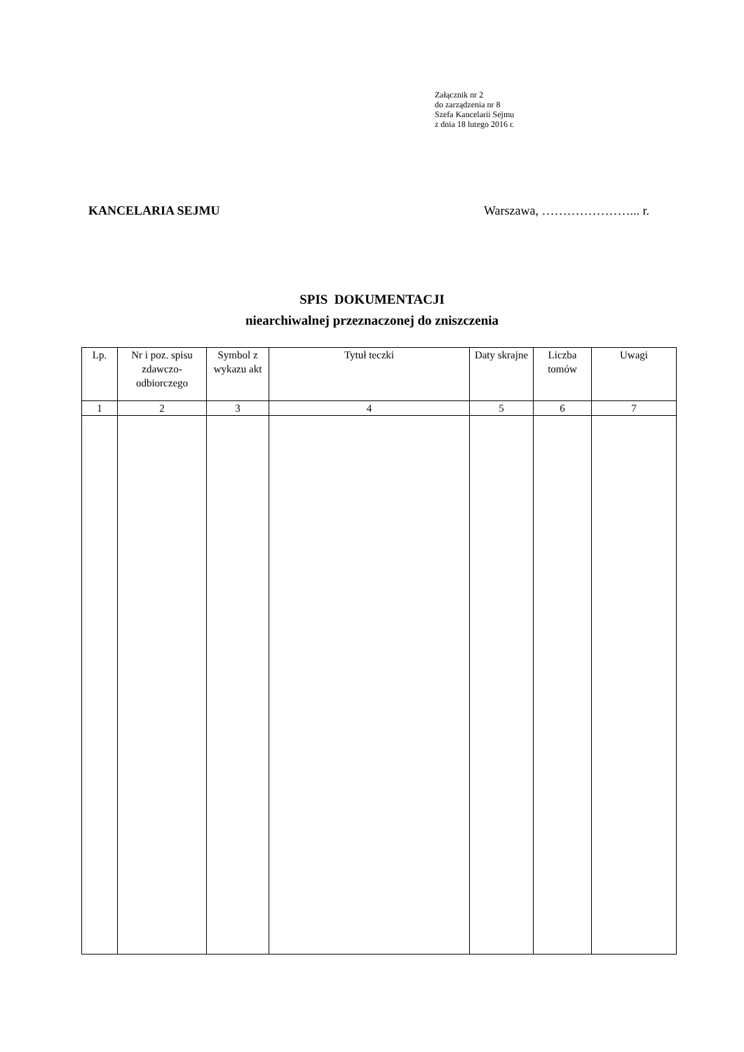Załącznik nr 2
do zarządzenia nr 8
Szefa Kancelarii Sejmu
z dnia 18 lutego 2016 r.
KANCELARIA SEJMU Warszawa, …………………... r.
SPIS DOKUMENTACJI
niearchiwalnej przeznaczonej do zniszczenia
| Lp. | Nr i poz. spisu zdawczo-odbiorczego | Symbol z wykazu akt | Tytuł teczki | Daty skrajne | Liczba tomów | Uwagi |
| --- | --- | --- | --- | --- | --- | --- |
| 1 | 2 | 3 | 4 | 5 | 6 | 7 |